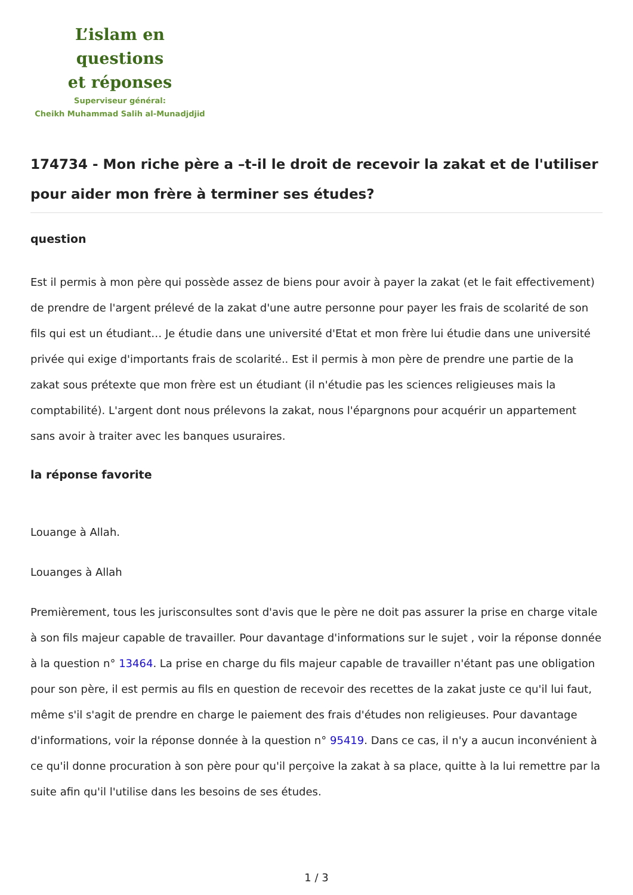L’islam en questions
et réponses
Superviseur général:
Cheikh Muhammad Salih al-Munadjdjid
174734 - Mon riche père a –t-il le droit de recevoir la zakat et de l'utiliser pour aider mon frère à terminer ses études?
question
Est il permis à mon père qui possède assez de biens pour avoir à payer la zakat (et le fait effectivement) de prendre de l'argent prélevé de la zakat d'une autre personne pour payer les frais de scolarité de son fils qui est un étudiant… Je étudie dans une université d'Etat et mon frère lui étudie dans une université privée qui exige d'importants frais de scolarité.. Est il permis à mon père de prendre une partie de la zakat sous prétexte que mon frère est un étudiant (il n'étudie pas les sciences religieuses mais la comptabilité). L'argent dont nous prélevons la zakat, nous l'épargnons pour acquérir un appartement sans avoir à traiter avec les banques usuraires.
la réponse favorite
Louange à Allah.
Louanges à Allah
Premièrement, tous les jurisconsultes sont d'avis que le père ne doit pas assurer la prise en charge vitale à son fils majeur capable de travailler. Pour davantage d'informations sur le sujet , voir la réponse donnée à la question n° 13464. La prise en charge du fils majeur capable de travailler n'étant pas une obligation pour son père, il est permis au fils en question de recevoir des recettes de la zakat juste ce qu'il lui faut, même s'il s'agit de prendre en charge le paiement des frais d'études non religieuses. Pour davantage d'informations, voir la réponse donnée à la question n° 95419. Dans ce cas, il n'y a aucun inconvénient à ce qu'il donne procuration à son père pour qu'il perçoive la zakat à sa place, quitte à la lui remettre par la suite afin qu'il l'utilise dans les besoins de ses études.
1 / 3